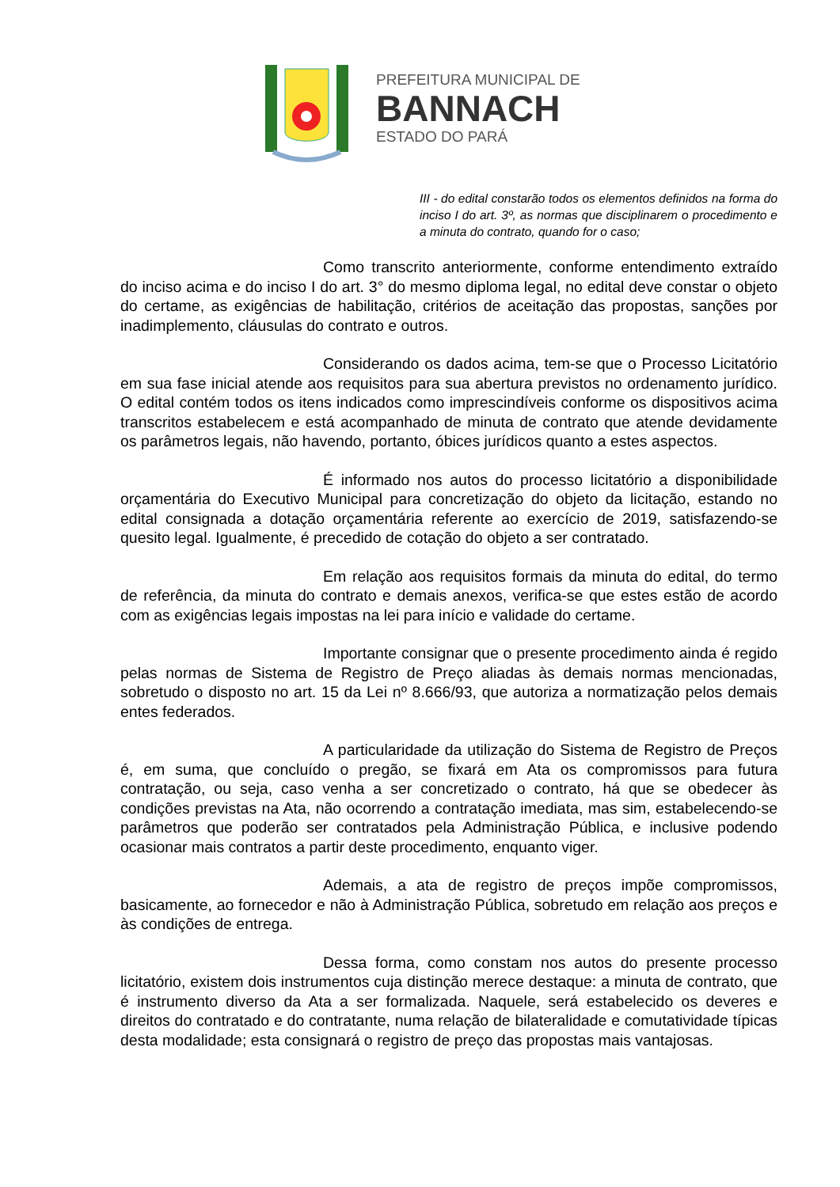PREFEITURA MUNICIPAL DE
BANNACH
ESTADO DO PARÁ
III - do edital constarão todos os elementos definidos na forma do inciso I do art. 3º, as normas que disciplinarem o procedimento e a minuta do contrato, quando for o caso;
Como transcrito anteriormente, conforme entendimento extraído do inciso acima e do inciso I do art. 3° do mesmo diploma legal, no edital deve constar o objeto do certame, as exigências de habilitação, critérios de aceitação das propostas, sanções por inadimplemento, cláusulas do contrato e outros.
Considerando os dados acima, tem-se que o Processo Licitatório em sua fase inicial atende aos requisitos para sua abertura previstos no ordenamento jurídico. O edital contém todos os itens indicados como imprescindíveis conforme os dispositivos acima transcritos estabelecem e está acompanhado de minuta de contrato que atende devidamente os parâmetros legais, não havendo, portanto, óbices jurídicos quanto a estes aspectos.
É informado nos autos do processo licitatório a disponibilidade orçamentária do Executivo Municipal para concretização do objeto da licitação, estando no edital consignada a dotação orçamentária referente ao exercício de 2019, satisfazendo-se quesito legal. Igualmente, é precedido de cotação do objeto a ser contratado.
Em relação aos requisitos formais da minuta do edital, do termo de referência, da minuta do contrato e demais anexos, verifica-se que estes estão de acordo com as exigências legais impostas na lei para início e validade do certame.
Importante consignar que o presente procedimento ainda é regido pelas normas de Sistema de Registro de Preço aliadas às demais normas mencionadas, sobretudo o disposto no art. 15 da Lei nº 8.666/93, que autoriza a normatização pelos demais entes federados.
A particularidade da utilização do Sistema de Registro de Preços é, em suma, que concluído o pregão, se fixará em Ata os compromissos para futura contratação, ou seja, caso venha a ser concretizado o contrato, há que se obedecer às condições previstas na Ata, não ocorrendo a contratação imediata, mas sim, estabelecendo-se parâmetros que poderão ser contratados pela Administração Pública, e inclusive podendo ocasionar mais contratos a partir deste procedimento, enquanto viger.
Ademais, a ata de registro de preços impõe compromissos, basicamente, ao fornecedor e não à Administração Pública, sobretudo em relação aos preços e às condições de entrega.
Dessa forma, como constam nos autos do presente processo licitatório, existem dois instrumentos cuja distinção merece destaque: a minuta de contrato, que é instrumento diverso da Ata a ser formalizada. Naquele, será estabelecido os deveres e direitos do contratado e do contratante, numa relação de bilateralidade e comutatividade típicas desta modalidade; esta consignará o registro de preço das propostas mais vantajosas.